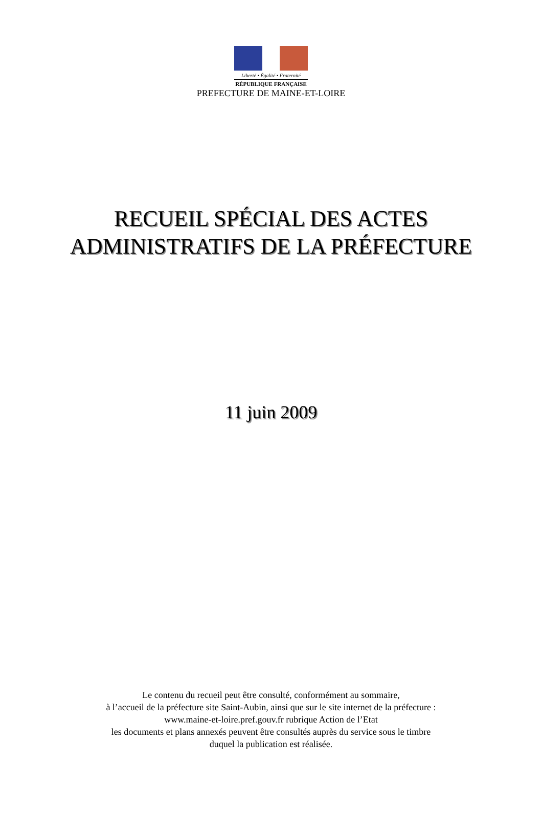Liberté • Égalité • Fraternité
RÉPUBLIQUE FRANÇAISE
PREFECTURE DE MAINE-ET-LOIRE
RECUEIL SPÉCIAL DES ACTES
ADMINISTRATIFS DE LA PRÉFECTURE
11 juin 2009
Le contenu du recueil peut être consulté, conformément au sommaire,
à l’accueil de la préfecture site Saint-Aubin, ainsi que sur le site internet de la préfecture :
www.maine-et-loire.pref.gouv.fr rubrique Action de l’Etat
les documents et plans annexés peuvent être consultés auprès du service sous le timbre
duquel la publication est réalisée.